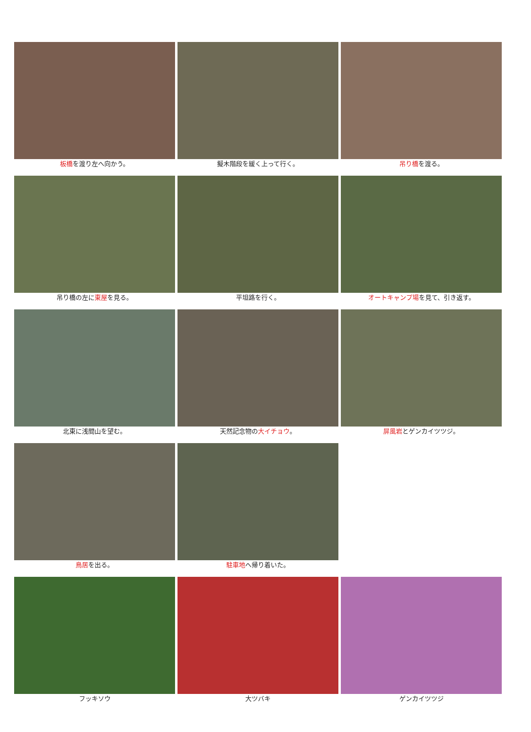板橋を渡り左へ向かう。
擬木階段を緩く上って行く。
吊り橋を渡る。
吊り橋の左に東屋を見る。
平坦路を行く。
オートキャンプ場を見て、引き返す。
北東に浅間山を望む。
天然記念物の大イチョウ。
屏風岩とゲンカイツツジ。
鳥居を出る。
駐車地へ帰り着いた。
フッキソウ
大ツバキ
ゲンカイツツジ